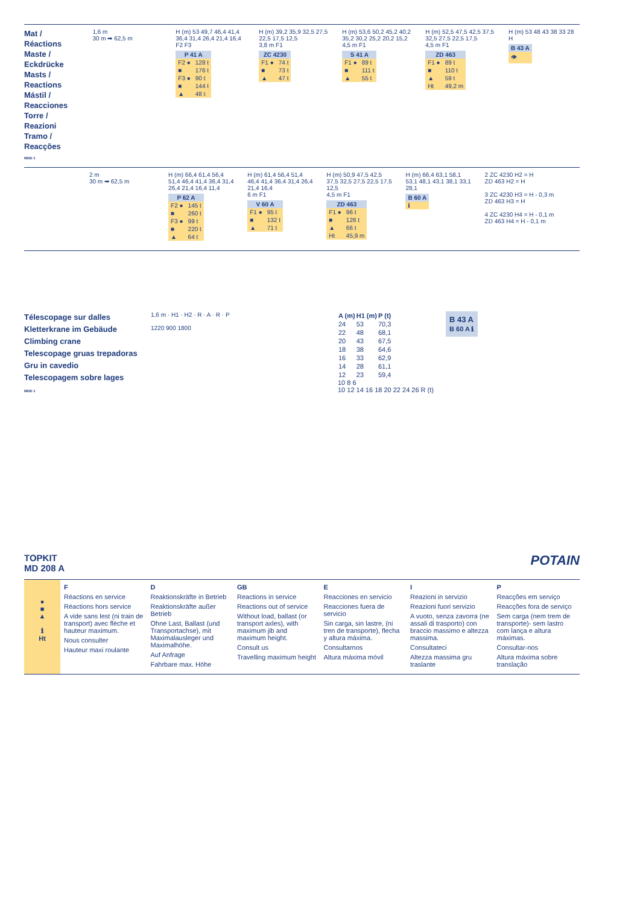Mat / Réactions
Maste / Eckdrücke
Masts / Reactions
Mástil / Reacciones
Torre / Reazioni
Tramo / Reacções
MDD 1
1,6 m
30 m ➡ 62,5 m
H (m) 53 49,7 46,4 41,4 36,4 31,4 26,4 21,4 16,4
F2 F3
| P 41 A | |
| --- | --- |
| F2 ● | 128 t |
| ■ | 176 t |
| F3 ● | 90 t |
| ■ | 144 t |
| ▲ | 48 t |
H (m) 39,2 35,9 32,5 27,5 22,5 17,5 12,5
3,8 m F1
| ZC 4230 | |
| --- | --- |
| F1 ● | 74 t |
| ■ | 73 t |
| ▲ | 47 t |
H (m) 53,6 50,2 45,2 40,2 35,2 30,2 25,2 20,2 15,2
4,5 m F1
| S 41 A | |
| --- | --- |
| F1 ● | 89 t |
| ■ | 111 t |
| ▲ | 55 t |
H (m) 52,5 47,5 42,5 37,5 32,5 27,5 22,5 17,5
4,5 m F1
| ZD 463 | |
| --- | --- |
| F1 ● | 89 t |
| ■ | 110 t |
| ▲ | 59 t |
| Ht | 49,2 m |
H (m) 53 48 43 38 33 28
H
| B 43 A |
| --- |
| 👁 |
2 m
30 m ➡ 62,5 m
H (m) 66,4 61,4 56,4 51,4 46,4 41,4 36,4 31,4 26,4 21,4 16,4 11,4
| P 62 A | |
| --- | --- |
| F2 ● | 145 t |
| ■ | 260 t |
| F3 ● | 99 t |
| ■ | 220 t |
| ▲ | 64 t |
H (m) 61,4 56,4 51,4 46,4 41,4 36,4 31,4 26,4 21,4 16,4
6 m F1
| V 60 A | |
| --- | --- |
| F1 ● | 95 t |
| ■ | 132 t |
| ▲ | 71 t |
H (m) 50,9 47,5 42,5 37,5 32,5 27,5 22,5 17,5 12,5
4,5 m F1
| ZD 463 | |
| --- | --- |
| F1 ● | 96 t |
| ■ | 126 t |
| ▲ | 66 t |
| Ht | 45,9 m |
H (m) 66,4 63,1 58,1 53,1 48,1 43,1 38,1 33,1 28,1
| B 60 A |
| --- |
| ℹ |
2 ZC 4230 H2 = H
ZD 463 H2 = H
3 ZC 4230 H3 = H - 0,3 m
ZD 463 H3 = H
4 ZC 4230 H4 = H - 0,1 m
ZD 463 H4 = H - 0,1 m
Télescopage sur dalles
Kletterkrane im Gebäude
Climbing crane
Telescopage gruas trepadoras
Gru in cavedio
Telescopagem sobre lages
MDD 1
1,6 m · H1 · H2 · R · A · R · P
1220 900 1800
| A (m) | H1 (m) | P (t) |
| --- | --- | --- |
| 24 | 53 | 70,3 |
| 22 | 48 | 68,1 |
| 20 | 43 | 67,5 |
| 18 | 38 | 64,6 |
| 16 | 33 | 62,9 |
| 14 | 28 | 61,1 |
| 12 | 23 | 59,4 |
10 8 6
10 12 14 16 18 20 22 24 26 R (t)
B 43 A
B 60 A ℹ
TOPKIT
MD 208 A
POTAIN
●
■
▲
ℹ
Ht
F
Réactions en service
Réactions hors service
A vide sans lest (ni train de transport) avec flèche et hauteur maximum.
Nous consulter
Hauteur maxi roulante
D
Reaktionskräfte in Betrieb
Reaktionskräfte außer Betrieb
Ohne Last, Ballast (und Transportachse), mit Maximalausleger und Maximalhöhe.
Auf Anfrage
Fahrbare max. Höhe
GB
Reactions in service
Reactions out of service
Without load, ballast (or transport axles), with maximum jib and maximum height.
Consult us
Travelling maximum height
E
Reacciones en servicio
Reacciones fuera de servicio
Sin carga, sin lastre, (ni tren de transporte), flecha y altura máxima.
Consultarnos
Altura máxima móvil
I
Reazioni in servizio
Reazioni fuori servizio
A vuoto, senza zavorra (ne assali di trasporto) con braccio massimo e altezza massima.
Consultateci
Altezza massima gru traslante
P
Reacções em serviço
Reacções fora de serviço
Sem carga (nem trem de transporte)- sem lastro com lança e altura máximas.
Consultar-nos
Altura máxima sobre translação